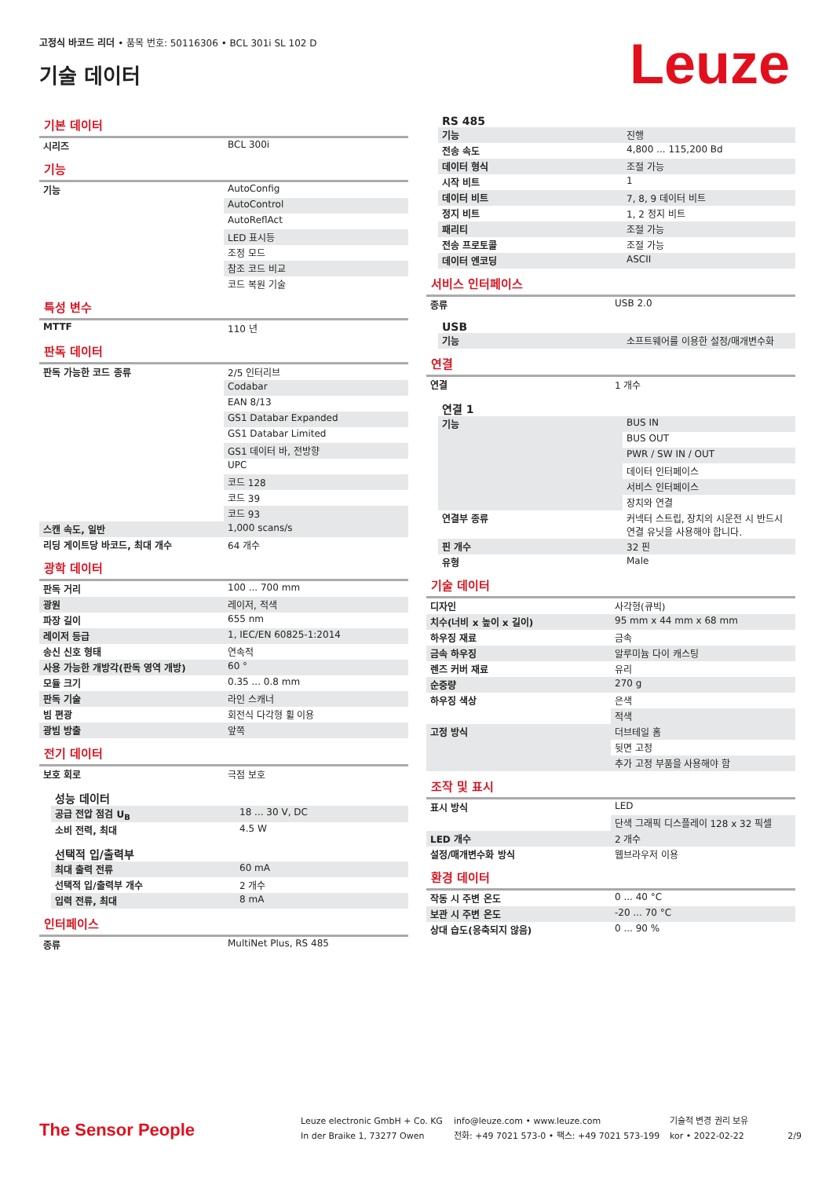고정식 바코드 리더 • 품목 번호: 50116306 • BCL 301i SL 102 D
기술 데이터
Leuze
기본 데이터
| 시리즈 | BCL 300i |
기능
| 기능 | AutoConfig |
| | AutoControl |
| | AutoReflAct |
| | LED 표시등 |
| | 조정 모드 |
| | 참조 코드 비교 |
| | 코드 복원 기술 |
특성 변수
| MTTF | 110 년 |
판독 데이터
| 판독 가능한 코드 종류 | 2/5 인터리브 |
| | Codabar |
| | EAN 8/13 |
| | GS1 Databar Expanded |
| | GS1 Databar Limited |
| | GS1 데이터 바, 전방향 |
| | UPC |
| | 코드 128 |
| | 코드 39 |
| | 코드 93 |
| 스캔 속도, 일반 | 1,000 scans/s |
| 리딩 게이트당 바코드, 최대 개수 | 64 개수 |
광학 데이터
| 판독 거리 | 100 ... 700 mm |
| 광원 | 레이저, 적색 |
| 파장 길이 | 655 nm |
| 레이저 등급 | 1, IEC/EN 60825-1:2014 |
| 송신 신호 형태 | 연속적 |
| 사용 가능한 개방각(판독 영역 개방) | 60 ° |
| 모듈 크기 | 0.35 ... 0.8 mm |
| 판독 기술 | 라인 스캐너 |
| 빔 편광 | 회전식 다각형 휠 이용 |
| 광빔 방출 | 앞쪽 |
전기 데이터
| 보호 회로 | 극점 보호 |
성능 데이터
| 공급 전압 점검 U<sub>B</sub> | 18 ... 30 V, DC |
| 소비 전력, 최대 | 4.5 W |
선택적 입/출력부
| 최대 출력 전류 | 60 mA |
| 선택적 입/출력부 개수 | 2 개수 |
| 입력 전류, 최대 | 8 mA |
인터페이스
| 종류 | MultiNet Plus, RS 485 |
RS 485
| 기능 | 진행 |
| 전송 속도 | 4,800 ... 115,200 Bd |
| 데이터 형식 | 조절 가능 |
| 시작 비트 | 1 |
| 데이터 비트 | 7, 8, 9 데이터 비트 |
| 정지 비트 | 1, 2 정지 비트 |
| 패리티 | 조절 가능 |
| 전송 프로토콜 | 조절 가능 |
| 데이터 엔코딩 | ASCII |
서비스 인터페이스
| 종류 | USB 2.0 |
USB
| 기능 | 소프트웨어를 이용한 설정/매개변수화 |
연결
| 연결 | 1 개수 |
연결 1
| 기능 | BUS IN |
| | BUS OUT |
| | PWR / SW IN / OUT |
| | 데이터 인터페이스 |
| | 서비스 인터페이스 |
| | 장치와 연결 |
| 연결부 종류 | 커넥터 스트립, 장치의 시운전 시 반드시 연결 유닛을 사용해야 합니다. |
| 핀 개수 | 32 핀 |
| 유형 | Male |
기술 데이터
| 디자인 | 사각형(큐빅) |
| 치수(너비 x 높이 x 길이) | 95 mm x 44 mm x 68 mm |
| 하우징 재료 | 금속 |
| 금속 하우징 | 알루미늄 다이 캐스팅 |
| 렌즈 커버 재료 | 유리 |
| 순중량 | 270 g |
| 하우징 색상 | 은색 |
| | 적색 |
| 고정 방식 | 더브테일 홈 |
| | 뒷면 고정 |
| | 추가 고정 부품을 사용해야 함 |
조작 및 표시
| 표시 방식 | LED |
| | 단색 그래픽 디스플레이 128 x 32 픽셀 |
| LED 개수 | 2 개수 |
| 설정/매개변수화 방식 | 웹브라우저 이용 |
환경 데이터
| 작동 시 주변 온도 | 0 ... 40 °C |
| 보관 시 주변 온도 | -20 ... 70 °C |
| 상대 습도(응축되지 않음) | 0 ... 90 % |
The Sensor People
Leuze electronic GmbH + Co. KG
In der Braike 1, 73277 Owen
info@leuze.com • www.leuze.com
전화: +49 7021 573-0 • 팩스: +49 7021 573-199
기술적 변경 권리 보유
kor • 2022-02-22
2/9